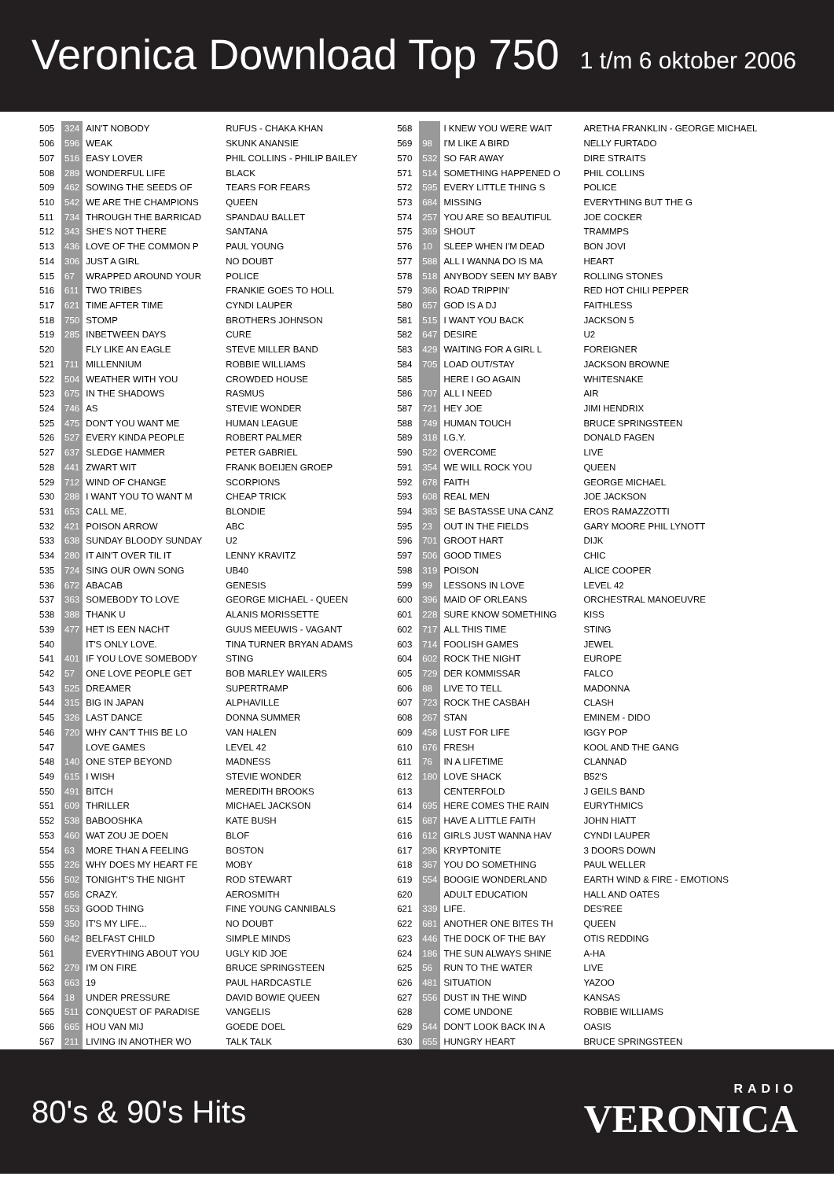Veronica Download Top 750
1 t/m 6 oktober 2006
| 505 | 324 | AIN'T NOBODY | RUFUS - CHAKA KHAN |
| 506 | 596 | WEAK | SKUNK ANANSIE |
| 507 | 516 | EASY LOVER | PHIL COLLINS - PHILIP BAILEY |
| 508 | 289 | WONDERFUL LIFE | BLACK |
| 509 | 462 | SOWING THE SEEDS OF | TEARS FOR FEARS |
| 510 | 542 | WE ARE THE CHAMPIONS | QUEEN |
| 511 | 734 | THROUGH THE BARRICAD | SPANDAU BALLET |
| 512 | 343 | SHE'S NOT THERE | SANTANA |
| 513 | 436 | LOVE OF THE COMMON P | PAUL YOUNG |
| 514 | 306 | JUST A GIRL | NO DOUBT |
| 515 | 67 | WRAPPED AROUND YOUR | POLICE |
| 516 | 611 | TWO TRIBES | FRANKIE GOES TO HOLL |
| 517 | 621 | TIME AFTER TIME | CYNDI LAUPER |
| 518 | 750 | STOMP | BROTHERS JOHNSON |
| 519 | 285 | INBETWEEN DAYS | CURE |
| 520 | | FLY LIKE AN EAGLE | STEVE MILLER BAND |
| 521 | 711 | MILLENNIUM | ROBBIE WILLIAMS |
| 522 | 504 | WEATHER WITH YOU | CROWDED HOUSE |
| 523 | 675 | IN THE SHADOWS | RASMUS |
| 524 | 746 | AS | STEVIE WONDER |
| 525 | 475 | DON'T YOU WANT ME | HUMAN LEAGUE |
| 526 | 527 | EVERY KINDA PEOPLE | ROBERT PALMER |
| 527 | 637 | SLEDGE HAMMER | PETER GABRIEL |
| 528 | 441 | ZWART WIT | FRANK BOEIJEN GROEP |
| 529 | 712 | WIND OF CHANGE | SCORPIONS |
| 530 | 288 | I WANT YOU TO WANT M | CHEAP TRICK |
| 531 | 653 | CALL ME. | BLONDIE |
| 532 | 421 | POISON ARROW | ABC |
| 533 | 638 | SUNDAY BLOODY SUNDAY | U2 |
| 534 | 280 | IT AIN'T OVER TIL IT | LENNY KRAVITZ |
| 535 | 724 | SING OUR OWN SONG | UB40 |
| 536 | 672 | ABACAB | GENESIS |
| 537 | 363 | SOMEBODY TO LOVE | GEORGE MICHAEL - QUEEN |
| 538 | 388 | THANK U | ALANIS MORISSETTE |
| 539 | 477 | HET IS EEN NACHT | GUUS MEEUWIS - VAGANT |
| 540 | | IT'S ONLY LOVE. | TINA TURNER BRYAN ADAMS |
| 541 | 401 | IF YOU LOVE SOMEBODY | STING |
| 542 | 57 | ONE LOVE PEOPLE GET | BOB MARLEY WAILERS |
| 543 | 525 | DREAMER | SUPERTRAMP |
| 544 | 315 | BIG IN JAPAN | ALPHAVILLE |
| 545 | 326 | LAST DANCE | DONNA SUMMER |
| 546 | 720 | WHY CAN'T THIS BE LO | VAN HALEN |
| 547 | | LOVE GAMES | LEVEL 42 |
| 548 | 140 | ONE STEP BEYOND | MADNESS |
| 549 | 615 | I WISH | STEVIE WONDER |
| 550 | 491 | BITCH | MEREDITH BROOKS |
| 551 | 609 | THRILLER | MICHAEL JACKSON |
| 552 | 538 | BABOOSHKA | KATE BUSH |
| 553 | 460 | WAT ZOU JE DOEN | BLOF |
| 554 | 63 | MORE THAN A FEELING | BOSTON |
| 555 | 226 | WHY DOES MY HEART FE | MOBY |
| 556 | 502 | TONIGHT'S THE NIGHT | ROD STEWART |
| 557 | 656 | CRAZY. | AEROSMITH |
| 558 | 553 | GOOD THING | FINE YOUNG CANNIBALS |
| 559 | 350 | IT'S MY LIFE... | NO DOUBT |
| 560 | 642 | BELFAST CHILD | SIMPLE MINDS |
| 561 | | EVERYTHING ABOUT YOU | UGLY KID JOE |
| 562 | 279 | I'M ON FIRE | BRUCE SPRINGSTEEN |
| 563 | 663 | 19 | PAUL HARDCASTLE |
| 564 | 18 | UNDER PRESSURE | DAVID BOWIE QUEEN |
| 565 | 511 | CONQUEST OF PARADISE | VANGELIS |
| 566 | 665 | HOU VAN MIJ | GOEDE DOEL |
| 567 | 211 | LIVING IN ANOTHER WO | TALK TALK |
| 568 | | I KNEW YOU WERE WAIT | ARETHA FRANKLIN - GEORGE MICHAEL |
| 569 | 98 | I'M LIKE A BIRD | NELLY FURTADO |
| 570 | 532 | SO FAR AWAY | DIRE STRAITS |
| 571 | 514 | SOMETHING HAPPENED O | PHIL COLLINS |
| 572 | 595 | EVERY LITTLE THING S | POLICE |
| 573 | 684 | MISSING | EVERYTHING BUT THE G |
| 574 | 257 | YOU ARE SO BEAUTIFUL | JOE COCKER |
| 575 | 369 | SHOUT | TRAMMPS |
| 576 | 10 | SLEEP WHEN I'M DEAD | BON JOVI |
| 577 | 588 | ALL I WANNA DO IS MA | HEART |
| 578 | 518 | ANYBODY SEEN MY BABY | ROLLING STONES |
| 579 | 366 | ROAD TRIPPIN' | RED HOT CHILI PEPPER |
| 580 | 657 | GOD IS A DJ | FAITHLESS |
| 581 | 515 | I WANT YOU BACK | JACKSON 5 |
| 582 | 647 | DESIRE | U2 |
| 583 | 429 | WAITING FOR A GIRL L | FOREIGNER |
| 584 | 705 | LOAD OUT/STAY | JACKSON BROWNE |
| 585 | | HERE I GO AGAIN | WHITESNAKE |
| 586 | 707 | ALL I NEED | AIR |
| 587 | 721 | HEY JOE | JIMI HENDRIX |
| 588 | 749 | HUMAN TOUCH | BRUCE SPRINGSTEEN |
| 589 | 318 | I.G.Y. | DONALD FAGEN |
| 590 | 522 | OVERCOME | LIVE |
| 591 | 354 | WE WILL ROCK YOU | QUEEN |
| 592 | 678 | FAITH | GEORGE MICHAEL |
| 593 | 608 | REAL MEN | JOE JACKSON |
| 594 | 383 | SE BASTASSE UNA CANZ | EROS RAMAZZOTTI |
| 595 | 23 | OUT IN THE FIELDS | GARY MOORE PHIL LYNOTT |
| 596 | 701 | GROOT HART | DIJK |
| 597 | 506 | GOOD TIMES | CHIC |
| 598 | 319 | POISON | ALICE COOPER |
| 599 | 99 | LESSONS IN LOVE | LEVEL 42 |
| 600 | 396 | MAID OF ORLEANS | ORCHESTRAL MANOEUVRE |
| 601 | 228 | SURE KNOW SOMETHING | KISS |
| 602 | 717 | ALL THIS TIME | STING |
| 603 | 714 | FOOLISH GAMES | JEWEL |
| 604 | 602 | ROCK THE NIGHT | EUROPE |
| 605 | 729 | DER KOMMISSAR | FALCO |
| 606 | 88 | LIVE TO TELL | MADONNA |
| 607 | 723 | ROCK THE CASBAH | CLASH |
| 608 | 267 | STAN | EMINEM - DIDO |
| 609 | 458 | LUST FOR LIFE | IGGY POP |
| 610 | 676 | FRESH | KOOL AND THE GANG |
| 611 | 76 | IN A LIFETIME | CLANNAD |
| 612 | 180 | LOVE SHACK | B52'S |
| 613 | | CENTERFOLD | J GEILS BAND |
| 614 | 695 | HERE COMES THE RAIN | EURYTHMICS |
| 615 | 687 | HAVE A LITTLE FAITH | JOHN HIATT |
| 616 | 612 | GIRLS JUST WANNA HAV | CYNDI LAUPER |
| 617 | 296 | KRYPTONITE | 3 DOORS DOWN |
| 618 | 367 | YOU DO SOMETHING | PAUL WELLER |
| 619 | 554 | BOOGIE WONDERLAND | EARTH WIND & FIRE - EMOTIONS |
| 620 | | ADULT EDUCATION | HALL AND OATES |
| 621 | 339 | LIFE. | DES'REE |
| 622 | 681 | ANOTHER ONE BITES TH | QUEEN |
| 623 | 446 | THE DOCK OF THE BAY | OTIS REDDING |
| 624 | 186 | THE SUN ALWAYS SHINE | A-HA |
| 625 | 56 | RUN TO THE WATER | LIVE |
| 626 | 481 | SITUATION | YAZOO |
| 627 | 556 | DUST IN THE WIND | KANSAS |
| 628 | | COME UNDONE | ROBBIE WILLIAMS |
| 629 | 544 | DON'T LOOK BACK IN A | OASIS |
| 630 | 655 | HUNGRY HEART | BRUCE SPRINGSTEEN |
80's & 90's Hits
RADIO
VERONICA